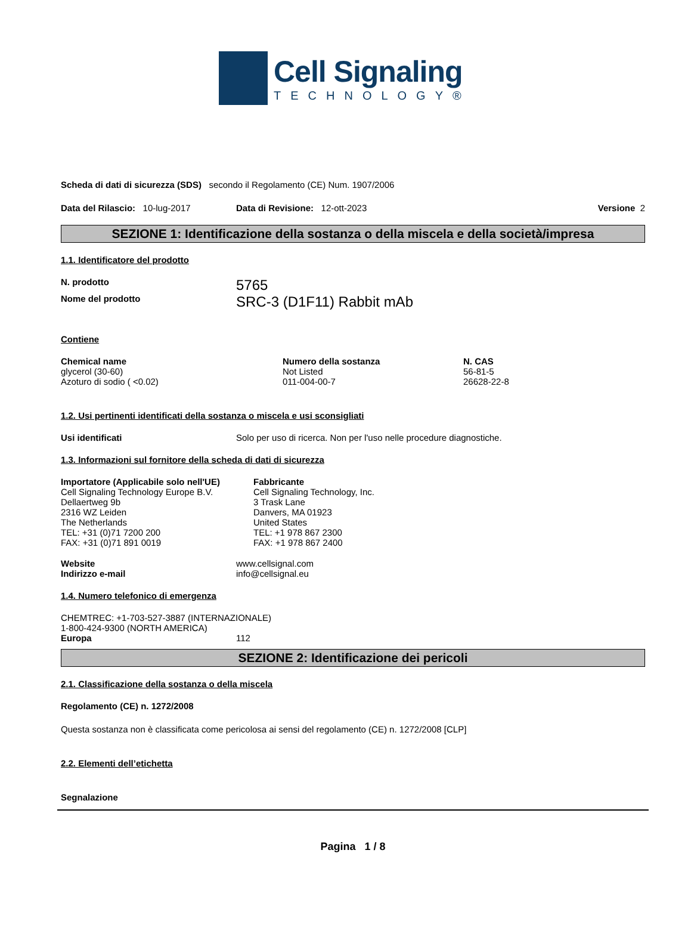Cell Signaling
TECHNOLOGY®
Scheda di dati di sicurezza (SDS) secondo il Regolamento (CE) Num. 1907/2006
Data del Rilascio: 10-lug-2017 Data di Revisione: 12-ott-2023 Versione 2
SEZIONE 1: Identificazione della sostanza o della miscela e della società/impresa
1.1. Identificatore del prodotto
N. prodotto 5765
Nome del prodotto SRC-3 (D1F11) Rabbit mAb
Contiene
| Chemical name | Numero della sostanza | N. CAS |
| --- | --- | --- |
| glycerol (30-60) | Not Listed | 56-81-5 |
| Azoturo di sodio ( <0.02) | 011-004-00-7 | 26628-22-8 |
1.2. Usi pertinenti identificati della sostanza o miscela e usi sconsigliati
Usi identificati Solo per uso di ricerca. Non per l'uso nelle procedure diagnostiche.
1.3. Informazioni sul fornitore della scheda di dati di sicurezza
Importatore (Applicabile solo nell'UE)
Cell Signaling Technology Europe B.V.
Dellaertweg 9b
2316 WZ Leiden
The Netherlands
TEL: +31 (0)71 7200 200
FAX: +31 (0)71 891 0019
Fabbricante
Cell Signaling Technology, Inc.
3 Trask Lane
Danvers, MA 01923
United States
TEL: +1 978 867 2300
FAX: +1 978 867 2400
Website
Indirizzo e-mail www.cellsignal.com
info@cellsignal.eu
1.4. Numero telefonico di emergenza
CHEMTREC: +1-703-527-3887 (INTERNAZIONALE)
1-800-424-9300 (NORTH AMERICA)
Europa 112
SEZIONE 2: Identificazione dei pericoli
2.1. Classificazione della sostanza o della miscela
Regolamento (CE) n. 1272/2008
Questa sostanza non è classificata come pericolosa ai sensi del regolamento (CE) n. 1272/2008 [CLP]
2.2. Elementi dell’etichetta
Segnalazione
Pagina 1 / 8